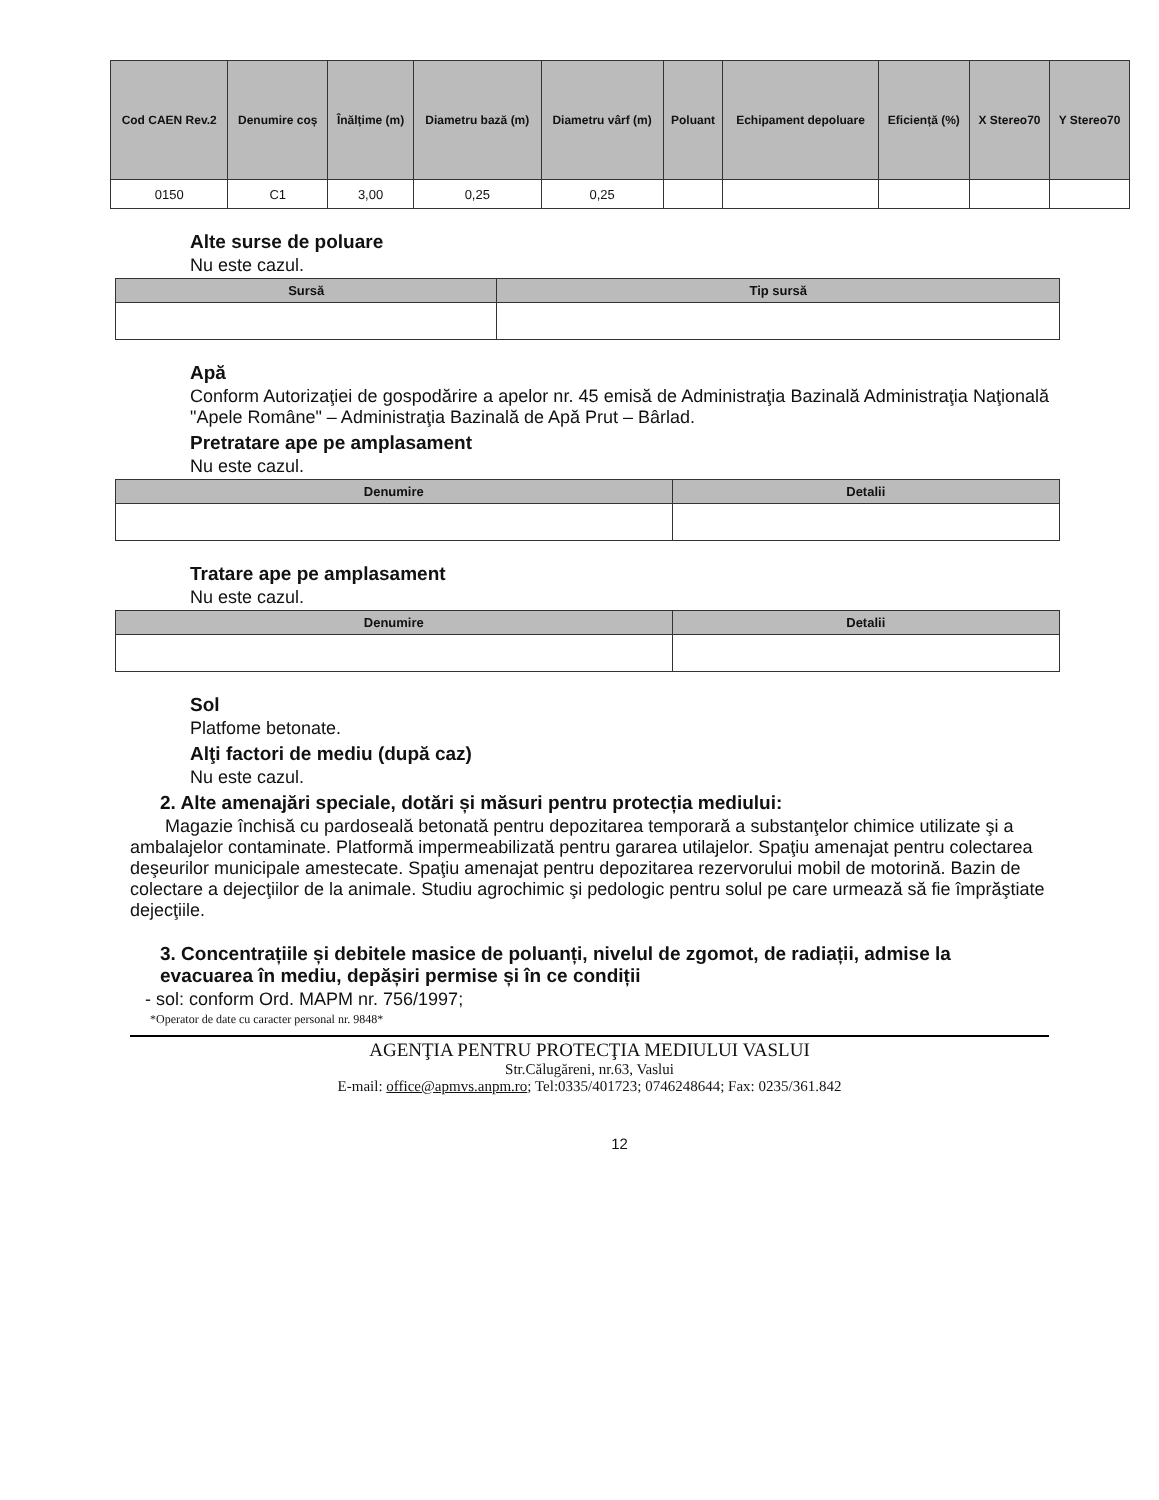| Cod CAEN Rev.2 | Denumire coș | Înălțime (m) | Diametru bază (m) | Diametru vârf (m) | Poluant | Echipament depoluare | Eficiență (%) | X Stereo70 | Y Stereo70 |
| --- | --- | --- | --- | --- | --- | --- | --- | --- | --- |
| 0150 | C1 | 3,00 | 0,25 | 0,25 | | | | | |
Alte surse de poluare
Nu este cazul.
| Sursă | Tip sursă |
| --- | --- |
Apă
Conform Autorizaţiei de gospodărire a apelor nr. 45 emisă de Administraţia Bazinală Administraţia Naţională "Apele Române" – Administraţia Bazinală de Apă Prut – Bârlad.
Pretratare ape pe amplasament
Nu este cazul.
| Denumire | Detalii |
| --- | --- |
Tratare ape pe amplasament
Nu este cazul.
| Denumire | Detalii |
| --- | --- |
Sol
Platfome betonate.
Alţi factori de mediu (după caz)
Nu este cazul.
2. Alte amenajări speciale, dotări și măsuri pentru protecția mediului:
Magazie închisă cu pardoseală betonată pentru depozitarea temporară a substanţelor chimice utilizate şi a ambalajelor contaminate. Platformă impermeabilizată pentru gararea utilajelor. Spaţiu amenajat pentru colectarea deşeurilor municipale amestecate. Spaţiu amenajat pentru depozitarea rezervorului mobil de motorină. Bazin de colectare a dejecţiilor de la animale. Studiu agrochimic şi pedologic pentru solul pe care urmează să fie împrăştiate dejecţiile.
3. Concentrațiile și debitele masice de poluanți, nivelul de zgomot, de radiații, admise la evacuarea în mediu, depășiri permise și în ce condiții
- sol: conform Ord. MAPM nr. 756/1997;
*Operator de date cu caracter personal nr. 9848*
AGENŢIA PENTRU PROTECŢIA MEDIULUI VASLUI
Str.Călugăreni, nr.63, Vaslui
E-mail: office@apmvs.anpm.ro; Tel:0335/401723; 0746248644; Fax: 0235/361.842
12